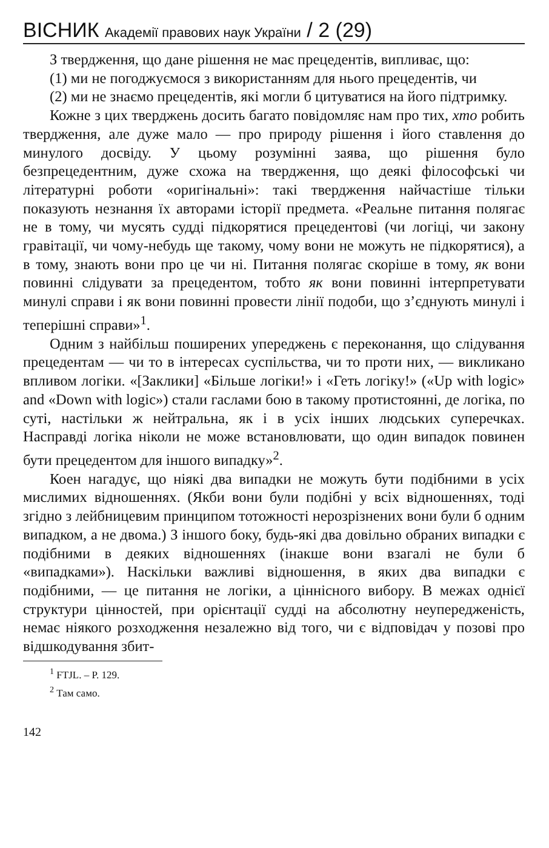ВІСНИК Академії правових наук України / 2 (29)
З твердження, що дане рішення не має прецедентів, випливає, що:
(1) ми не погоджуємося з використанням для нього прецедентів, чи
(2) ми не знаємо прецедентів, які могли б цитуватися на його підтримку.
Кожне з цих тверджень досить багато повідомляє нам про тих, хто робить твердження, але дуже мало — про природу рішення і його ставлення до минулого досвіду. У цьому розумінні заява, що рішення було безпрецедентним, дуже схожа на твердження, що деякі філософські чи літературні роботи «оригінальні»: такі твердження найчастіше тільки показують незнання їх авторами історії предмета. «Реальне питання полягає не в тому, чи мусять судді підкорятися прецедентові (чи логіці, чи закону гравітації, чи чому-небудь ще такому, чому вони не можуть не підкорятися), а в тому, знають вони про це чи ні. Питання полягає скоріше в тому, як вони повинні слідувати за прецедентом, тобто як вони повинні інтерпретувати минулі справи і як вони повинні провести лінії подоби, що з’єднують минулі і теперішні справи»<sup>1</sup>.
Одним з найбільш поширених упереджень є переконання, що слідування прецедентам — чи то в інтересах суспільства, чи то проти них, — викликано впливом логіки. «[Заклики] «Більше логіки!» і «Геть логіку!» («Up with logic» and «Down with logic») стали гаслами бою в такому протистоянні, де логіка, по суті, настільки ж нейтральна, як і в усіх інших людських суперечках. Насправді логіка ніколи не може встановлювати, що один випадок повинен бути прецедентом для іншого випадку»<sup>2</sup>.
Коен нагадує, що ніякі два випадки не можуть бути подібними в усіх мислимих відношеннях. (Якби вони були подібні у всіх відношеннях, тоді згідно з лейбницевим принципом тотожності нерозрізнених вони були б одним випадком, а не двома.) З іншого боку, будь-які два довільно обраних випадки є подібними в деяких відношеннях (інакше вони взагалі не були б «випадками»). Наскільки важливі відношення, в яких два випадки є подібними, — це питання не логіки, а ціннісного вибору. В межах однієї структури цінностей, при орієнтації судді на абсолютну неупередженість, немає ніякого розходження незалежно від того, чи є відповідач у позові про відшкодування збит-
<sup>1</sup> FTJL. – P. 129.
<sup>2</sup> Там само.
142